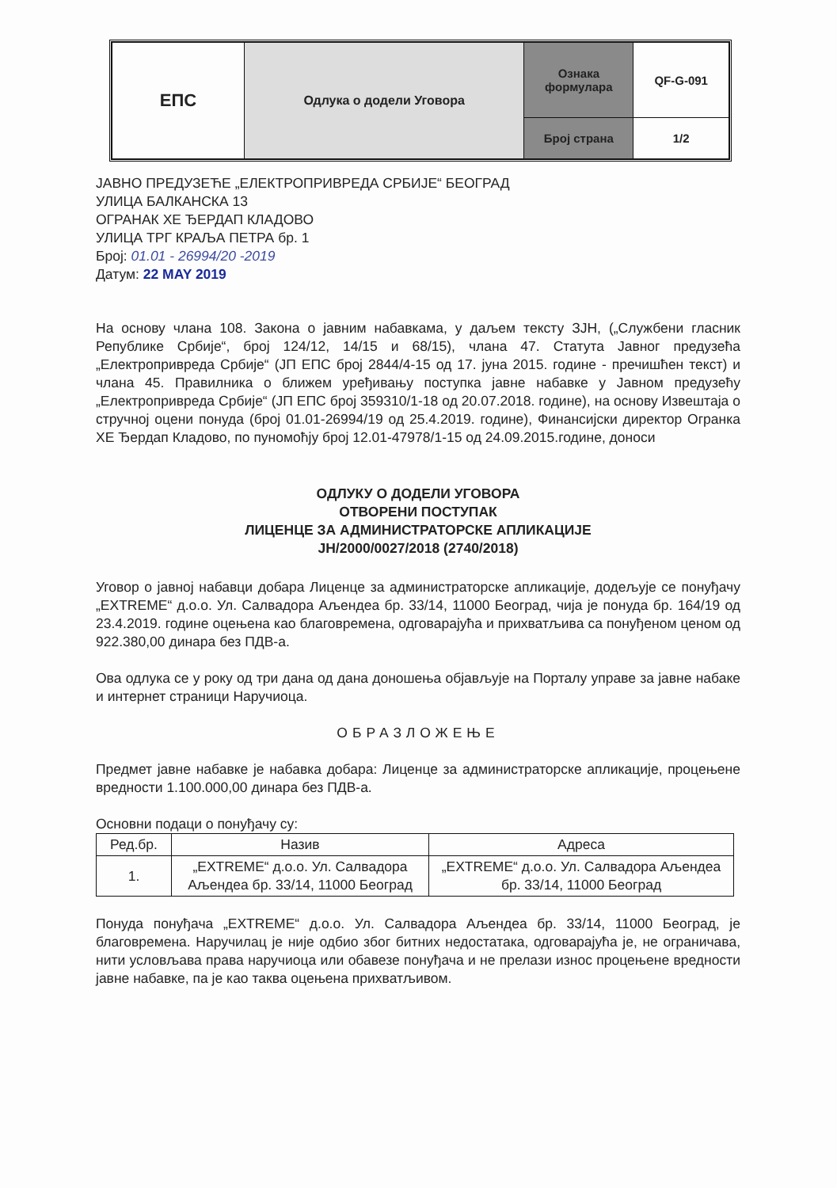| ЕПС | Одлука о додели Уговора | Ознака формулара | QF-G-091 |
| | | Број страна | 1/2 |
ЈАВНО ПРЕДУЗЕЋЕ „ЕЛЕКТРОПРИВРЕДА СРБИЈЕ“ БЕОГРАД
УЛИЦА БАЛКАНСКА 13
ОГРАНАК ХЕ ЂЕРДАП КЛАДОВО
УЛИЦА ТРГ КРАЉА ПЕТРА бр. 1
Број: 01.01 - 26994/20 -2019
Датум: 22 MAY 2019
На основу члана 108. Закона о јавним набавкама, у даљем тексту ЗЈН, („Службени гласник Републике Србије“, број 124/12, 14/15 и 68/15), члана 47. Статута Јавног предузећа „Електропривреда Србије“ (ЈП ЕПС број 2844/4-15 од 17. јуна 2015. године - пречишћен текст) и члана 45. Правилника о ближем уређивању поступка јавне набавке у Јавном предузећу „Електропривреда Србије“ (ЈП ЕПС број 359310/1-18 од 20.07.2018. године), на основу Извештаја о стручној оцени понуда (број 01.01-26994/19 од 25.4.2019. године), Финансијски директор Огранка ХЕ Ђердап Кладово, по пуномоћју број 12.01-47978/1-15 од 24.09.2015.године, доноси
ОДЛУКУ О ДОДЕЛИ УГОВОРА
ОТВОРЕНИ ПОСТУПАК
ЛИЦЕНЦЕ ЗА АДМИНИСТРАТОРСКЕ АПЛИКАЦИЈЕ
ЈН/2000/0027/2018 (2740/2018)
Уговор о јавној набавци добара Лиценце за администраторске апликације, додељује се понуђачу „EXTREME“ д.о.о. Ул. Салвадора Аљендеа бр. 33/14, 11000 Београд, чија је понуда бр. 164/19 од 23.4.2019. године оцењена као благовремена, одговарајућа и прихватљива са понуђеном ценом од 922.380,00 динара без ПДВ-а.
Ова одлука се у року од три дана од дана доношења објављује на Порталу управе за јавне набаке и интернет страници Наручиоца.
ОБРАЗЛОЖЕЊЕ
Предмет јавне набавке је набавка добара: Лиценце за администраторске апликације, процењене вредности 1.100.000,00 динара без ПДВ-а.
Основни подаци о понуђачу су:
| Ред.бр. | Назив | Адреса |
| --- | --- | --- |
| 1. | „EXTREME“ д.о.о. Ул. Салвадора Аљендеа бр. 33/14, 11000 Београд | „EXTREME“ д.о.о. Ул. Салвадора Аљендеа бр. 33/14, 11000 Београд |
Понуда понуђача „EXTREME“ д.о.о. Ул. Салвадора Аљендеа бр. 33/14, 11000 Београд, је благовремена. Наручилац је није одбио због битних недостатака, одговарајућа је, не ограничава, нити условљава права наручиоца или обавезе понуђача и не прелази износ процењене вредности јавне набавке, па је као таква оцењена прихватљивом.